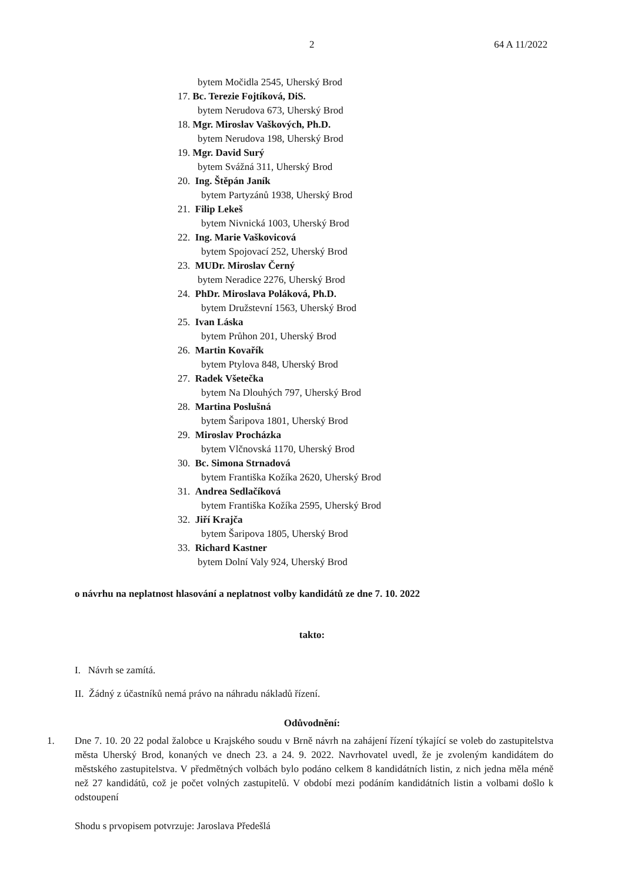2 64 A 11/2022
bytem Močidla 2545, Uherský Brod
17. Bc. Terezie Fojtíková, DiS.
bytem Nerudova 673, Uherský Brod
18. Mgr. Miroslav Vaškových, Ph.D.
bytem Nerudova 198, Uherský Brod
19. Mgr. David Surý
bytem Svážná 311, Uherský Brod
20. Ing. Štěpán Janík
bytem Partyzánů 1938, Uherský Brod
21. Filip Lekeš
bytem Nivnická 1003, Uherský Brod
22. Ing. Marie Vaškovicová
bytem Spojovací 252, Uherský Brod
23. MUDr. Miroslav Černý
bytem Neradice 2276, Uherský Brod
24. PhDr. Miroslava Poláková, Ph.D.
bytem Družstevní 1563, Uherský Brod
25. Ivan Láska
bytem Průhon 201, Uherský Brod
26. Martin Kovařík
bytem Ptylova 848, Uherský Brod
27. Radek Všetečka
bytem Na Dlouhých 797, Uherský Brod
28. Martina Poslušná
bytem Šaripova 1801, Uherský Brod
29. Miroslav Procházka
bytem Vlčnovská 1170, Uherský Brod
30. Bc. Simona Strnadová
bytem Františka Kožíka 2620, Uherský Brod
31. Andrea Sedlačíková
bytem Františka Kožíka 2595, Uherský Brod
32. Jiří Krajča
bytem Šaripova 1805, Uherský Brod
33. Richard Kastner
bytem Dolní Valy 924, Uherský Brod
o návrhu na neplatnost hlasování a neplatnost volby kandidátů ze dne 7. 10. 2022
takto:
I. Návrh se zamítá.
II. Žádný z účastníků nemá právo na náhradu nákladů řízení.
Odůvodnění:
1. Dne 7. 10. 20 22 podal žalobce u Krajského soudu v Brně návrh na zahájení řízení týkající se voleb do zastupitelstva města Uherský Brod, konaných ve dnech 23. a 24. 9. 2022. Navrhovatel uvedl, že je zvoleným kandidátem do městského zastupitelstva. V předmětných volbách bylo podáno celkem 8 kandidátních listin, z nich jedna měla méně než 27 kandidátů, což je počet volných zastupitelů. V období mezi podáním kandidátních listin a volbami došlo k odstoupení
Shodu s prvopisem potvrzuje: Jaroslava Předešlá